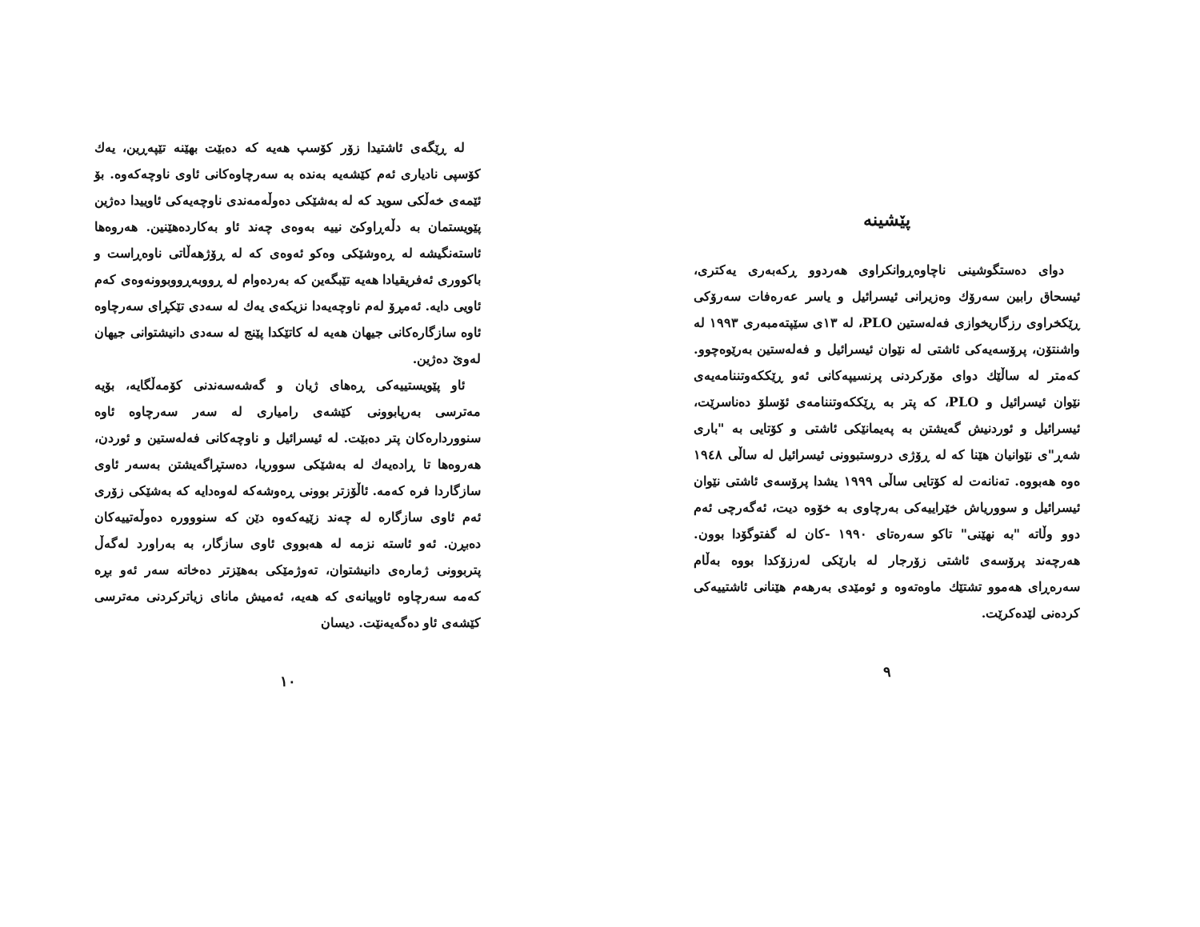پێشینە
دوای دەستگوشینی ناچاوەڕوانکراوی هەردوو ڕکەبەری یەکتری، ئیسحاق رابین سەرۆك وەزیرانی ئیسرائیل و یاسر عەرەفات سەرۆکی ڕێکخراوی رزگاریخوازی فەلەستین PLO، لە ١٣ی سێپتەمبەری ١٩٩٣ لە واشنتۆن، پرۆسەیەکی ئاشتی لە نێوان ئیسرائیل و فەلەستین بەرێوەچوو. کەمتر لە ساڵێك دوای مۆرکردنی پرنسیپەکانی ئەو ڕێککەوتننامەیەی نێوان ئیسرائیل و PLO، کە پتر بە ڕێککەوتننامەی ئۆسلۆ دەناسرێت، ئیسرائیل و ئوردنیش گەیشتن بە پەیمانێکی ئاشتی و کۆتایی بە "باری شەڕ"ی نێوانیان هێنا کە لە ڕۆژی دروستبوونی ئیسرائیل لە ساڵی ١٩٤٨ ەوە هەبووە. تەنانەت لە کۆتایی ساڵی ١٩٩٩ یشدا پرۆسەی ئاشتی نێوان ئیسرائیل و سووریاش خێراییەکی بەرچاوی بە خۆوە دیت، ئەگەرچی ئەم دوو وڵاتە "بە نهێنی" تاکو سەرەتای ١٩٩٠ -کان لە گفتوگۆدا بوون. هەرچەند پرۆسەی ئاشتی زۆرجار لە بارێکی لەرزۆکدا بووە بەڵام سەرەڕای هەموو تشتێك ماوەتەوە و ئومێدی بەرهەم هێنانی ئاشتییەکی کردەنی لێدەکرێت.
٩
لە ڕێگەی ئاشتیدا زۆر کۆسپ هەیە کە دەبێت بهێنە تێپەڕین، یەك کۆسپی نادیاری ئەم کێشەیە بەندە بە سەرچاوەکانی ئاوی ناوچەکەوە. بۆ ئێمەی خەڵکی سوید کە لە بەشێکی دەوڵەمەندی ناوچەیەکی ئاوییدا دەژین پێویستمان بە دڵەڕاوکێ نییە بەوەی چەند ئاو بەکاردەهێنین. هەروەها ئاستەنگیشە لە ڕەوشێکی وەکو ئەوەی کە لە ڕۆژهەڵاتی ناوەڕاست و باکووری ئەفریقیادا هەیە تێبگەین کە بەردەوام لە ڕووبەڕووبوونەوەی کەم ئاویی دایە. ئەمڕۆ لەم ناوچەیەدا نزیکەی یەك لە سەدی تێکڕای سەرچاوە ئاوە سازگارەکانی جیهان هەیە لە کاتێکدا پێنج لە سەدی دانیشتوانی جیهان لەوێ دەژین.
ئاو پێویستییەکی ڕەهای ژیان و گەشەسەندنی کۆمەڵگایە، بۆیە مەترسی بەرپابوونی کێشەی رامیاری لە سەر سەرچاوە ئاوە سنووردارەکان پتر دەبێت. لە ئیسرائیل و ناوچەکانی فەلەستین و ئوردن، هەروەها تا ڕادەیەك لە بەشێکی سووریا، دەستڕاگەیشتن بەسەر ئاوی سازگاردا فرە کەمە. ئاڵۆزتر بوونی ڕەوشەکە لەوەدایە کە بەشێکی زۆری ئەم ئاوی سازگارە لە چەند زێیەکەوە دێن کە سنووورە دەوڵەتییەکان دەبڕن. ئەو ئاستە نزمە لە هەبووی ئاوی سازگار، بە بەراورد لەگەڵ پتربوونی ژمارەی دانیشتوان، تەوژمێکی بەهێزتر دەخاتە سەر ئەو بڕە کەمە سەرچاوە ئاوییانەی کە هەیە، ئەمیش مانای زیاترکردنی مەترسی کێشەی ئاو دەگەیەنێت. دیسان
١٠